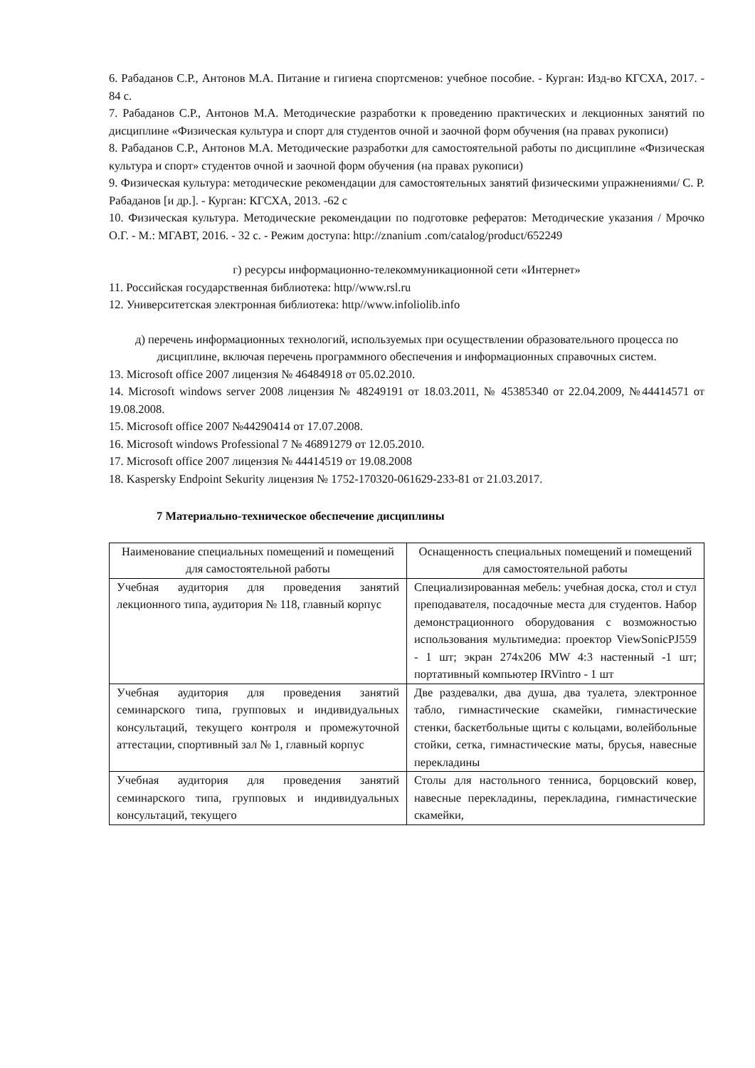6. Рабаданов С.Р., Антонов М.А. Питание и гигиена спортсменов: учебное пособие. - Курган: Изд-во КГСХА, 2017. - 84 с.
7. Рабаданов С.Р., Антонов М.А. Методические разработки к проведению практических и лекционных занятий по дисциплине «Физическая культура и спорт для студентов очной и заочной форм обучения (на правах рукописи)
8. Рабаданов С.Р., Антонов М.А. Методические разработки для самостоятельной работы по дисциплине «Физическая культура и спорт» студентов очной и заочной форм обучения (на правах рукописи)
9. Физическая культура: методические рекомендации для самостоятельных занятий физическими упражнениями/ С. Р. Рабаданов [и др.]. - Курган: КГСХА, 2013. -62 с
10. Физическая культура. Методические рекомендации по подготовке рефератов: Методические указания / Мрочко О.Г. - М.: МГАВТ, 2016. - 32 с. - Режим доступа: http://znanium .com/catalog/product/652249
г) ресурсы информационно-телекоммуникационной сети «Интернет»
11. Российская государственная библиотека: http//www.rsl.ru
12. Университетская электронная библиотека: http//www.infoliolib.info
д) перечень информационных технологий, используемых при осуществлении образовательного процесса по дисциплине, включая перечень программного обеспечения и информационных справочных систем.
13. Microsoft office 2007 лицензия № 46484918 от 05.02.2010.
14. Microsoft windows server 2008 лицензия № 48249191 от 18.03.2011, № 45385340 от 22.04.2009, №44414571 от 19.08.2008.
15. Microsoft office 2007 №44290414 от 17.07.2008.
16. Microsoft windows Professional 7 № 46891279 от 12.05.2010.
17. Microsoft office 2007 лицензия № 44414519 от 19.08.2008
18. Kaspersky Endpoint Sekurity лицензия № 1752-170320-061629-233-81 от 21.03.2017.
7 Материально-техническое обеспечение дисциплины
| Наименование специальных помещений и помещений для самостоятельной работы | Оснащенность специальных помещений и помещений для самостоятельной работы |
| --- | --- |
| Учебная аудитория для проведения занятий лекционного типа, аудитория № 118, главный корпус | Специализированная мебель: учебная доска, стол и стул преподавателя, посадочные места для студентов. Набор демонстрационного оборудования с возможностью использования мультимедиа: проектор ViewSonicPJ559 - 1 шт; экран 274x206 MW 4:3 настенный -1 шт; портативный компьютер IRVintro - 1 шт |
| Учебная аудитория для проведения занятий семинарского типа, групповых и индивидуальных консультаций, текущего контроля и промежуточной аттестации, спортивный зал № 1, главный корпус | Две раздевалки, два душа, два туалета, электронное табло, гимнастические скамейки, гимнастические стенки, баскетбольные щиты с кольцами, волейбольные стойки, сетка, гимнастические маты, брусья, навесные перекладины |
| Учебная аудитория для проведения занятий семинарского типа, групповых и индивидуальных консультаций, текущего | Столы для настольного тенниса, борцовский ковер, навесные перекладины, перекладина, гимнастические скамейки, |